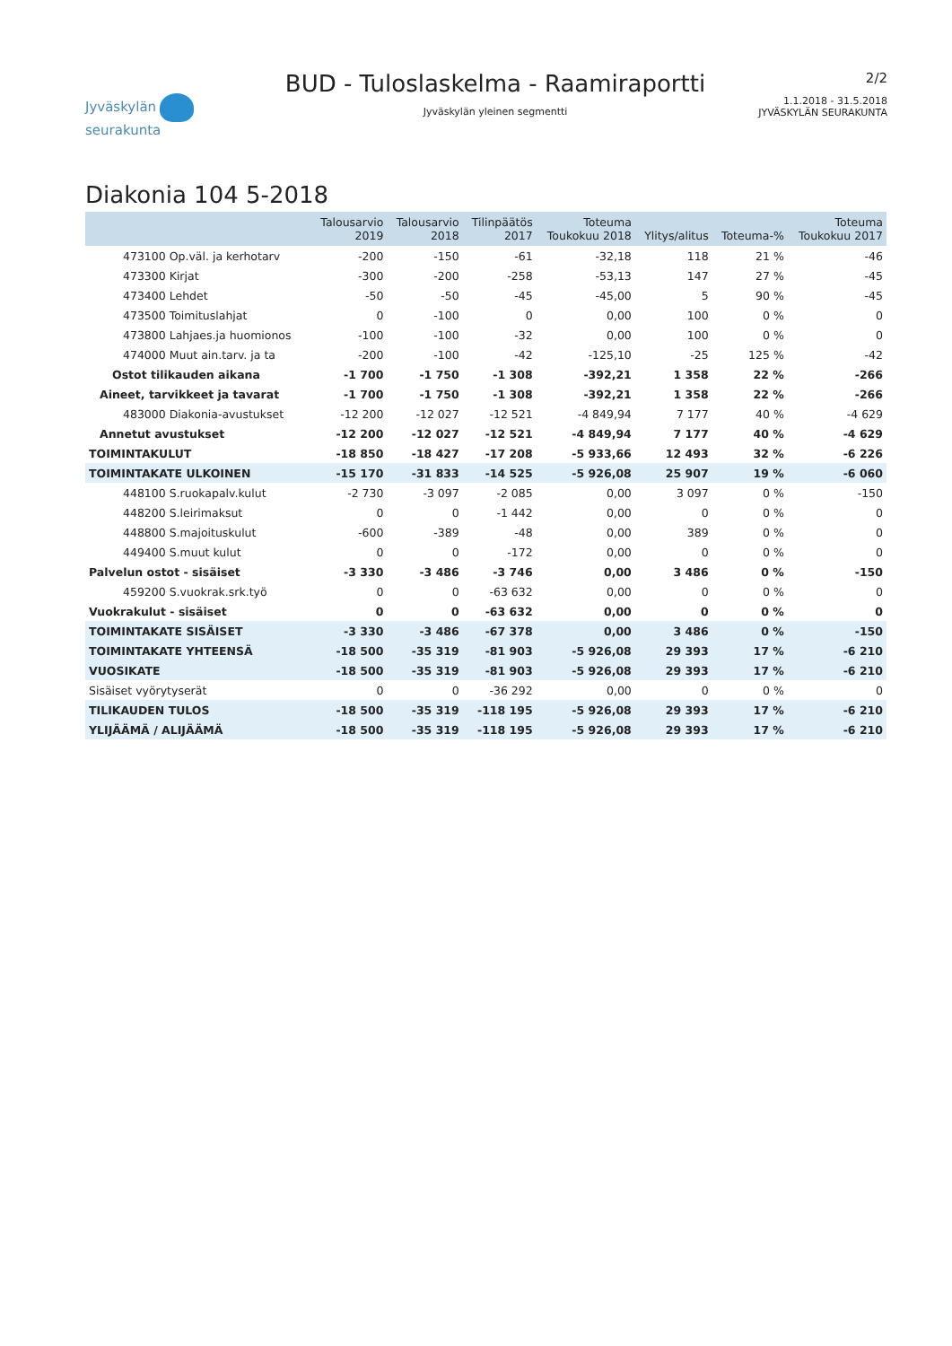Jyväskylän seurakunta
BUD - Tuloslaskelma - Raamiraportti
Jyväskylän yleinen segmentti
2/2
1.1.2018 - 31.5.2018
JYVÄSKYLÄN SEURAKUNTA
Diakonia 104 5-2018
| | Talousarvio 2019 | Talousarvio 2018 | Tilinpäätös 2017 | Toteuma Toukokuu 2018 | Ylitys/alitus | Toteuma-% | Toteuma Toukokuu 2017 |
| --- | --- | --- | --- | --- | --- | --- | --- |
| 473100 Op.väl. ja kerhotarv | -200 | -150 | -61 | -32,18 | 118 | 21 % | -46 |
| 473300 Kirjat | -300 | -200 | -258 | -53,13 | 147 | 27 % | -45 |
| 473400 Lehdet | -50 | -50 | -45 | -45,00 | 5 | 90 % | -45 |
| 473500 Toimituslahjat | 0 | -100 | 0 | 0,00 | 100 | 0 % | 0 |
| 473800 Lahjaes.ja huomionos | -100 | -100 | -32 | 0,00 | 100 | 0 % | 0 |
| 474000 Muut ain.tarv. ja ta | -200 | -100 | -42 | -125,10 | -25 | 125 % | -42 |
| Ostot tilikauden aikana | -1 700 | -1 750 | -1 308 | -392,21 | 1 358 | 22 % | -266 |
| Aineet, tarvikkeet ja tavarat | -1 700 | -1 750 | -1 308 | -392,21 | 1 358 | 22 % | -266 |
| 483000 Diakonia-avustukset | -12 200 | -12 027 | -12 521 | -4 849,94 | 7 177 | 40 % | -4 629 |
| Annetut avustukset | -12 200 | -12 027 | -12 521 | -4 849,94 | 7 177 | 40 % | -4 629 |
| TOIMINTAKULUT | -18 850 | -18 427 | -17 208 | -5 933,66 | 12 493 | 32 % | -6 226 |
| TOIMINTAKATE ULKOINEN | -15 170 | -31 833 | -14 525 | -5 926,08 | 25 907 | 19 % | -6 060 |
| 448100 S.ruokapalv.kulut | -2 730 | -3 097 | -2 085 | 0,00 | 3 097 | 0 % | -150 |
| 448200 S.leirimaksut | 0 | 0 | -1 442 | 0,00 | 0 | 0 % | 0 |
| 448800 S.majoituskulut | -600 | -389 | -48 | 0,00 | 389 | 0 % | 0 |
| 449400 S.muut kulut | 0 | 0 | -172 | 0,00 | 0 | 0 % | 0 |
| Palvelun ostot - sisäiset | -3 330 | -3 486 | -3 746 | 0,00 | 3 486 | 0 % | -150 |
| 459200 S.vuokrak.srk.työ | 0 | 0 | -63 632 | 0,00 | 0 | 0 % | 0 |
| Vuokrakulut - sisäiset | 0 | 0 | -63 632 | 0,00 | 0 | 0 % | 0 |
| TOIMINTAKATE SISÄISET | -3 330 | -3 486 | -67 378 | 0,00 | 3 486 | 0 % | -150 |
| TOIMINTAKATE YHTEENSÄ | -18 500 | -35 319 | -81 903 | -5 926,08 | 29 393 | 17 % | -6 210 |
| VUOSIKATE | -18 500 | -35 319 | -81 903 | -5 926,08 | 29 393 | 17 % | -6 210 |
| Sisäiset vyörytyserät | 0 | 0 | -36 292 | 0,00 | 0 | 0 % | 0 |
| TILIKAUDEN TULOS | -18 500 | -35 319 | -118 195 | -5 926,08 | 29 393 | 17 % | -6 210 |
| YLIJÄÄMÄ / ALIJÄÄMÄ | -18 500 | -35 319 | -118 195 | -5 926,08 | 29 393 | 17 % | -6 210 |